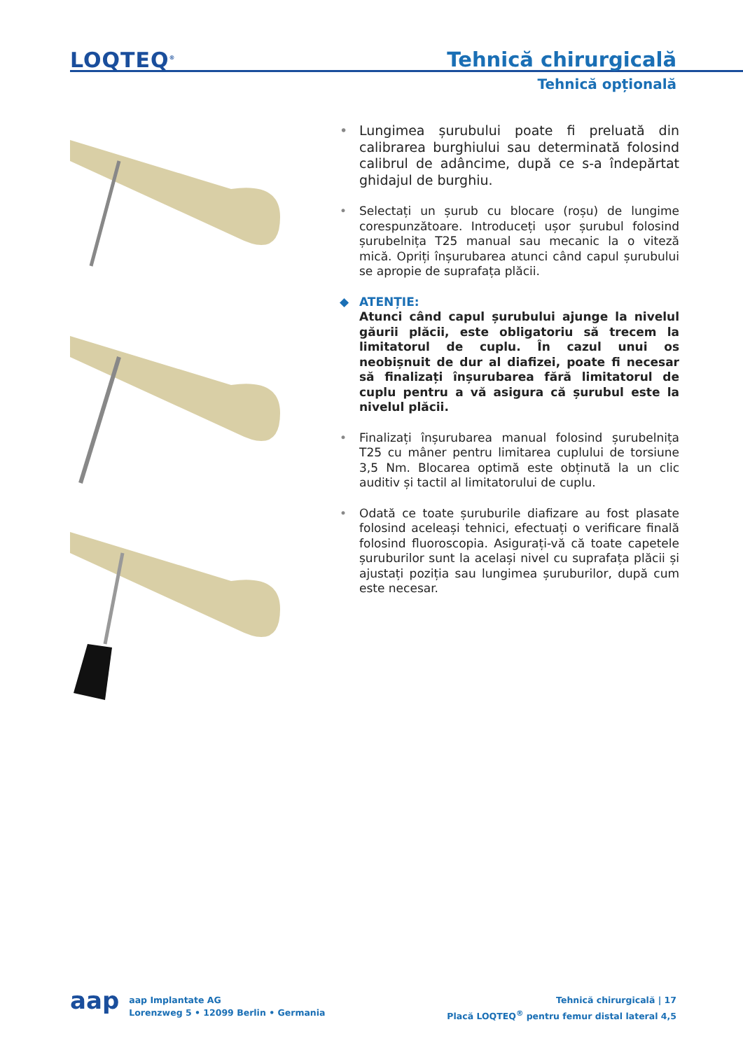LOQTEQ<sup>®</sup> Tehnică chirurgicală
Tehnică opțională
• Lungimea șurubului poate fi preluată din calibrarea burghiului sau determinată folosind calibrul de adâncime, după ce s-a îndepărtat ghidajul de burghiu.
• Selectați un șurub cu blocare (roșu) de lungime corespunzătoare. Introduceți ușor șurubul folosind șurubelnița T25 manual sau mecanic la o viteză mică. Opriți înșurubarea atunci când capul șurubului se apropie de suprafața plăcii.
◆ ATENȚIE:
Atunci când capul șurubului ajunge la nivelul găurii plăcii, este obligatoriu să trecem la limitatorul de cuplu. În cazul unui os neobișnuit de dur al diafizei, poate fi necesar să finalizați înșurubarea fără limitatorul de cuplu pentru a vă asigura că șurubul este la nivelul plăcii.
• Finalizați înșurubarea manual folosind șurubelnița T25 cu mâner pentru limitarea cuplului de torsiune 3,5 Nm. Blocarea optimă este obținută la un clic auditiv și tactil al limitatorului de cuplu.
• Odată ce toate șuruburile diafizare au fost plasate folosind aceleași tehnici, efectuați o verificare finală folosind fluoroscopia. Asigurați-vă că toate capetele șuruburilor sunt la același nivel cu suprafața plăcii și ajustați poziția sau lungimea șuruburilor, după cum este necesar.
aap
aap Implantate AG
Lorenzweg 5 • 12099 Berlin • Germania
Tehnică chirurgicală | 17
Placă LOQTEQ<sup>®</sup> pentru femur distal lateral 4,5